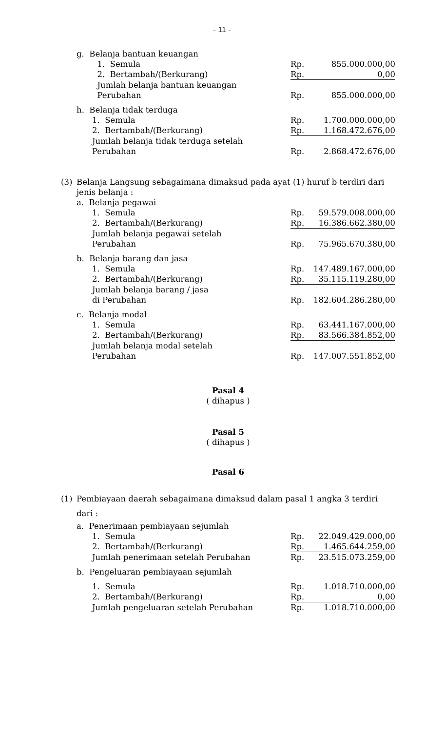- 11 -
g. Belanja bantuan keuangan
1. Semula Rp. 855.000.000,00
2. Bertambah/(Berkurang) Rp. 0,00
Jumlah belanja bantuan keuangan
Perubahan Rp. 855.000.000,00
h. Belanja tidak terduga
1. Semula Rp. 1.700.000.000,00
2. Bertambah/(Berkurang) Rp. 1.168.472.676,00
Jumlah belanja tidak terduga setelah
Perubahan Rp. 2.868.472.676,00
(3) Belanja Langsung sebagaimana dimaksud pada ayat (1) huruf b terdiri dari jenis belanja :
a. Belanja pegawai
1. Semula Rp. 59.579.008.000,00
2. Bertambah/(Berkurang) Rp. 16.386.662.380,00
Jumlah belanja pegawai setelah
Perubahan Rp. 75.965.670.380,00
b. Belanja barang dan jasa
1. Semula Rp. 147.489.167.000,00
2. Bertambah/(Berkurang) Rp. 35.115.119.280,00
Jumlah belanja barang / jasa
di Perubahan Rp. 182.604.286.280,00
c. Belanja modal
1. Semula Rp. 63.441.167.000,00
2. Bertambah/(Berkurang) Rp. 83.566.384.852,00
Jumlah belanja modal setelah
Perubahan Rp. 147.007.551.852,00
Pasal 4
( dihapus )
Pasal 5
( dihapus )
Pasal 6
(1) Pembiayaan daerah sebagaimana dimaksud dalam pasal 1 angka 3 terdiri dari :
a. Penerimaan pembiayaan sejumlah
1. Semula Rp. 22.049.429.000,00
2. Bertambah/(Berkurang) Rp. 1.465.644.259,00
Jumlah penerimaan setelah Perubahan
Rp. 23.515.073.259,00
b. Pengeluaran pembiayaan sejumlah
1. Semula Rp. 1.018.710.000,00
2. Bertambah/(Berkurang) Rp. 0,00
Jumlah pengeluaran setelah Perubahan
Rp. 1.018.710.000,00